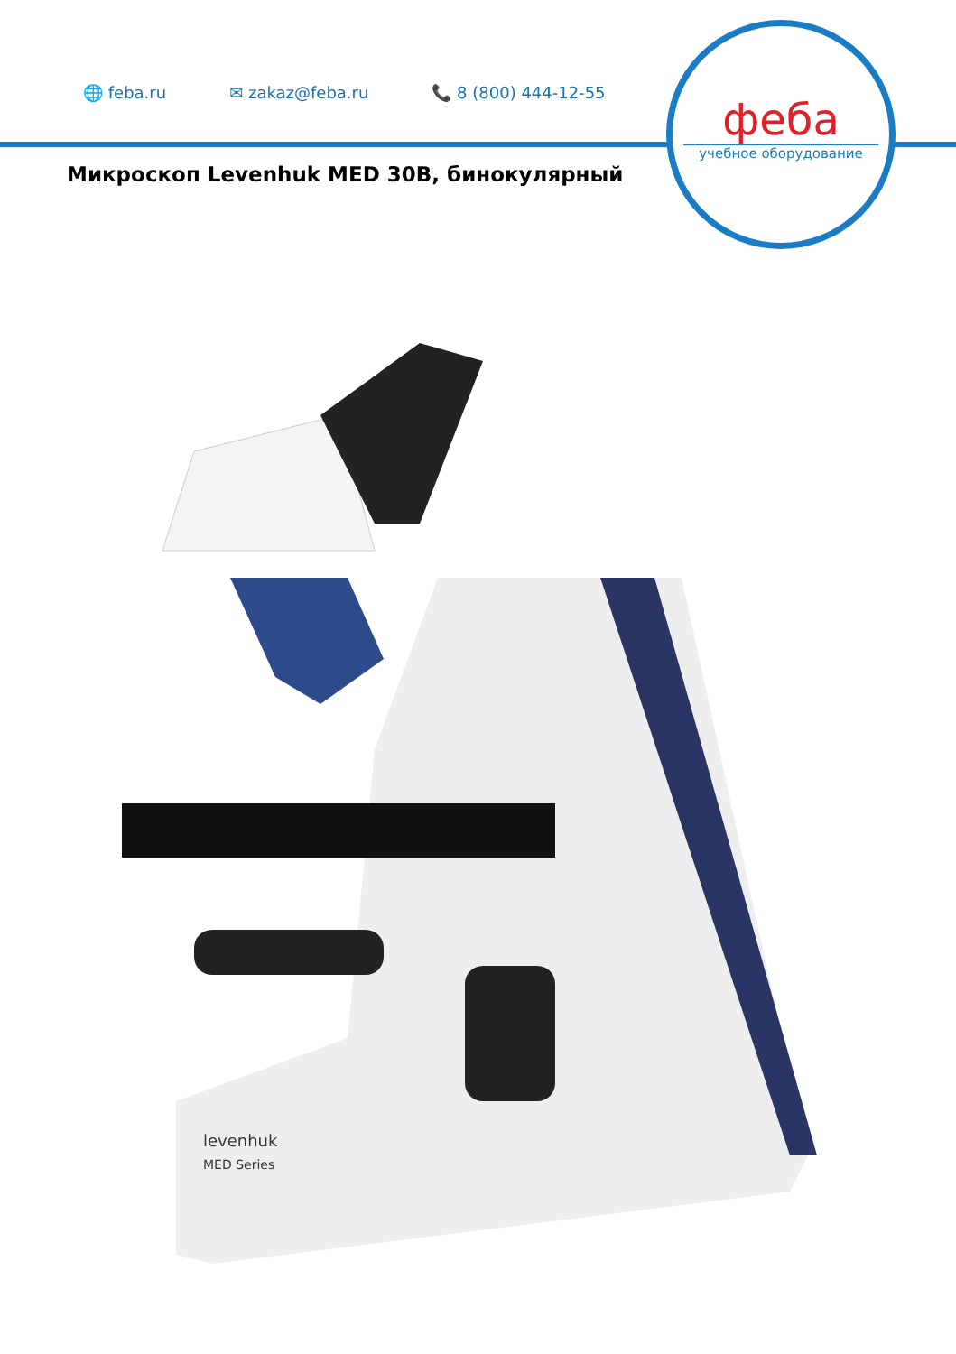🌐 feba.ru ✉ zakaz@feba.ru 📞 8 (800) 444-12-55
феба
учебное оборудование
Микроскоп Levenhuk MED 30B, бинокулярный
levenhuk
MED Series